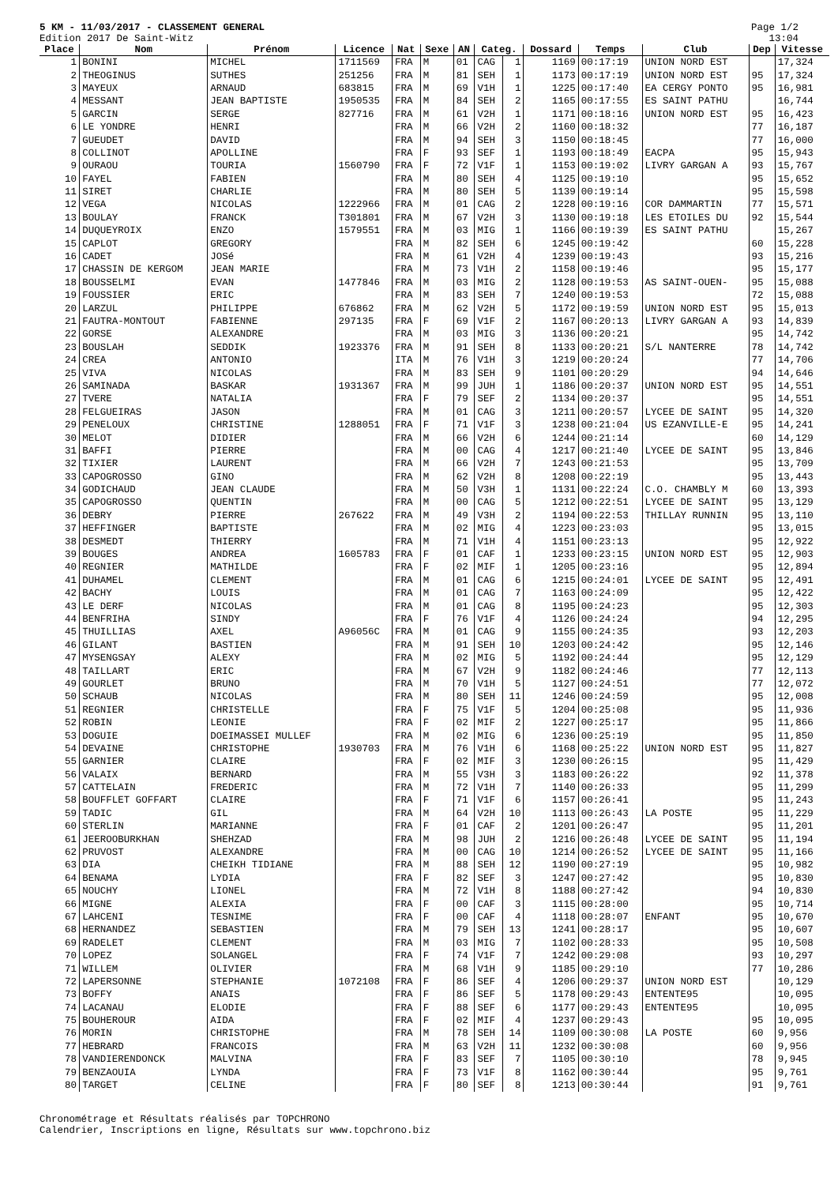5 KM - 11/03/2017 - CLASSEMENT GENERAL
Edition 2017 De Saint-Witz
Page 1/2
13:04
| Place | Nom | Prénom | Licence | Nat | Sexe | AN | Categ. | | Dossard | Temps | Club | Dep | Vitesse |
| --- | --- | --- | --- | --- | --- | --- | --- | --- | --- | --- | --- | --- | --- |
| 1 | BONINI | MICHEL | 1711569 | FRA | M | 01 | CAG | 1 | 1169 | 00:17:19 | UNION NORD EST | | 17,324 |
| 2 | THEOGINUS | SUTHES | 251256 | FRA | M | 81 | SEH | 1 | 1173 | 00:17:19 | UNION NORD EST | 95 | 17,324 |
| 3 | MAYEUX | ARNAUD | 683815 | FRA | M | 69 | V1H | 1 | 1225 | 00:17:40 | EA CERGY PONTO | 95 | 16,981 |
| 4 | MESSANT | JEAN BAPTISTE | 1950535 | FRA | M | 84 | SEH | 2 | 1165 | 00:17:55 | ES SAINT PATHU | | 16,744 |
| 5 | GARCIN | SERGE | 827716 | FRA | M | 61 | V2H | 1 | 1171 | 00:18:16 | UNION NORD EST | 95 | 16,423 |
| 6 | LE YONDRE | HENRI | | FRA | M | 66 | V2H | 2 | 1160 | 00:18:32 | | 77 | 16,187 |
| 7 | GUEUDET | DAVID | | FRA | M | 94 | SEH | 3 | 1150 | 00:18:45 | | 77 | 16,000 |
| 8 | COLLINOT | APOLLINE | | FRA | F | 93 | SEF | 1 | 1193 | 00:18:49 | EACPA | 95 | 15,943 |
| 9 | OURAOU | TOURIA | 1560790 | FRA | F | 72 | V1F | 1 | 1153 | 00:19:02 | LIVRY GARGAN A | 93 | 15,767 |
| 10 | FAYEL | FABIEN | | FRA | M | 80 | SEH | 4 | 1125 | 00:19:10 | | 95 | 15,652 |
| 11 | SIRET | CHARLIE | | FRA | M | 80 | SEH | 5 | 1139 | 00:19:14 | | 95 | 15,598 |
| 12 | VEGA | NICOLAS | 1222966 | FRA | M | 01 | CAG | 2 | 1228 | 00:19:16 | COR DAMMARTIN | 77 | 15,571 |
| 13 | BOULAY | FRANCK | T301801 | FRA | M | 67 | V2H | 3 | 1130 | 00:19:18 | LES ETOILES DU | 92 | 15,544 |
| 14 | DUQUEYROIX | ENZO | 1579551 | FRA | M | 03 | MIG | 1 | 1166 | 00:19:39 | ES SAINT PATHU | | 15,267 |
| 15 | CAPLOT | GREGORY | | FRA | M | 82 | SEH | 6 | 1245 | 00:19:42 | | 60 | 15,228 |
| 16 | CADET | JOSé | | FRA | M | 61 | V2H | 4 | 1239 | 00:19:43 | | 93 | 15,216 |
| 17 | CHASSIN DE KERGOM | JEAN MARIE | | FRA | M | 73 | V1H | 2 | 1158 | 00:19:46 | | 95 | 15,177 |
| 18 | BOUSSELMI | EVAN | 1477846 | FRA | M | 03 | MIG | 2 | 1128 | 00:19:53 | AS SAINT-OUEN- | 95 | 15,088 |
| 19 | FOUSSIER | ERIC | | FRA | M | 83 | SEH | 7 | 1240 | 00:19:53 | | 72 | 15,088 |
| 20 | LARZUL | PHILIPPE | 676862 | FRA | M | 62 | V2H | 5 | 1172 | 00:19:59 | UNION NORD EST | 95 | 15,013 |
| 21 | FAUTRA-MONTOUT | FABIENNE | 297135 | FRA | F | 69 | V1F | 2 | 1167 | 00:20:13 | LIVRY GARGAN A | 93 | 14,839 |
| 22 | GORSE | ALEXANDRE | | FRA | M | 03 | MIG | 3 | 1136 | 00:20:21 | | 95 | 14,742 |
| 23 | BOUSLAH | SEDDIK | 1923376 | FRA | M | 91 | SEH | 8 | 1133 | 00:20:21 | S/L NANTERRE | 78 | 14,742 |
| 24 | CREA | ANTONIO | | ITA | M | 76 | V1H | 3 | 1219 | 00:20:24 | | 77 | 14,706 |
| 25 | VIVA | NICOLAS | | FRA | M | 83 | SEH | 9 | 1101 | 00:20:29 | | 94 | 14,646 |
| 26 | SAMINADA | BASKAR | 1931367 | FRA | M | 99 | JUH | 1 | 1186 | 00:20:37 | UNION NORD EST | 95 | 14,551 |
| 27 | TVERE | NATALIA | | FRA | F | 79 | SEF | 2 | 1134 | 00:20:37 | | 95 | 14,551 |
| 28 | FELGUEIRAS | JASON | | FRA | M | 01 | CAG | 3 | 1211 | 00:20:57 | LYCEE DE SAINT | 95 | 14,320 |
| 29 | PENELOUX | CHRISTINE | 1288051 | FRA | F | 71 | V1F | 3 | 1238 | 00:21:04 | US EZANVILLE-E | 95 | 14,241 |
| 30 | MELOT | DIDIER | | FRA | M | 66 | V2H | 6 | 1244 | 00:21:14 | | 60 | 14,129 |
| 31 | BAFFI | PIERRE | | FRA | M | 00 | CAG | 4 | 1217 | 00:21:40 | LYCEE DE SAINT | 95 | 13,846 |
| 32 | TIXIER | LAURENT | | FRA | M | 66 | V2H | 7 | 1243 | 00:21:53 | | 95 | 13,709 |
| 33 | CAPOGROSSO | GINO | | FRA | M | 62 | V2H | 8 | 1208 | 00:22:19 | | 95 | 13,443 |
| 34 | GODICHAUD | JEAN CLAUDE | | FRA | M | 50 | V3H | 1 | 1131 | 00:22:24 | C.O. CHAMBLY M | 60 | 13,393 |
| 35 | CAPOGROSSO | QUENTIN | | FRA | M | 00 | CAG | 5 | 1212 | 00:22:51 | LYCEE DE SAINT | 95 | 13,129 |
| 36 | DEBRY | PIERRE | 267622 | FRA | M | 49 | V3H | 2 | 1194 | 00:22:53 | THILLAY RUNNIN | 95 | 13,110 |
| 37 | HEFFINGER | BAPTISTE | | FRA | M | 02 | MIG | 4 | 1223 | 00:23:03 | | 95 | 13,015 |
| 38 | DESMEDT | THIERRY | | FRA | M | 71 | V1H | 4 | 1151 | 00:23:13 | | 95 | 12,922 |
| 39 | BOUGES | ANDREA | 1605783 | FRA | F | 01 | CAF | 1 | 1233 | 00:23:15 | UNION NORD EST | 95 | 12,903 |
| 40 | REGNIER | MATHILDE | | FRA | F | 02 | MIF | 1 | 1205 | 00:23:16 | | 95 | 12,894 |
| 41 | DUHAMEL | CLEMENT | | FRA | M | 01 | CAG | 6 | 1215 | 00:24:01 | LYCEE DE SAINT | 95 | 12,491 |
| 42 | BACHY | LOUIS | | FRA | M | 01 | CAG | 7 | 1163 | 00:24:09 | | 95 | 12,422 |
| 43 | LE DERF | NICOLAS | | FRA | M | 01 | CAG | 8 | 1195 | 00:24:23 | | 95 | 12,303 |
| 44 | BENFRIHA | SINDY | | FRA | F | 76 | V1F | 4 | 1126 | 00:24:24 | | 94 | 12,295 |
| 45 | THUILLIAS | AXEL | A96056C | FRA | M | 01 | CAG | 9 | 1155 | 00:24:35 | | 93 | 12,203 |
| 46 | GILANT | BASTIEN | | FRA | M | 91 | SEH | 10 | 1203 | 00:24:42 | | 95 | 12,146 |
| 47 | MYSENGSAY | ALEXY | | FRA | M | 02 | MIG | 5 | 1192 | 00:24:44 | | 95 | 12,129 |
| 48 | TAILLART | ERIC | | FRA | M | 67 | V2H | 9 | 1182 | 00:24:46 | | 77 | 12,113 |
| 49 | GOURLET | BRUNO | | FRA | M | 70 | V1H | 5 | 1127 | 00:24:51 | | 77 | 12,072 |
| 50 | SCHAUB | NICOLAS | | FRA | M | 80 | SEH | 11 | 1246 | 00:24:59 | | 95 | 12,008 |
| 51 | REGNIER | CHRISTELLE | | FRA | F | 75 | V1F | 5 | 1204 | 00:25:08 | | 95 | 11,936 |
| 52 | ROBIN | LEONIE | | FRA | F | 02 | MIF | 2 | 1227 | 00:25:17 | | 95 | 11,866 |
| 53 | DOGUIE | DOEIMASSEI MULLEF | | FRA | M | 02 | MIG | 6 | 1236 | 00:25:19 | | 95 | 11,850 |
| 54 | DEVAINE | CHRISTOPHE | 1930703 | FRA | M | 76 | V1H | 6 | 1168 | 00:25:22 | UNION NORD EST | 95 | 11,827 |
| 55 | GARNIER | CLAIRE | | FRA | F | 02 | MIF | 3 | 1230 | 00:26:15 | | 95 | 11,429 |
| 56 | VALAIX | BERNARD | | FRA | M | 55 | V3H | 3 | 1183 | 00:26:22 | | 92 | 11,378 |
| 57 | CATTELAIN | FREDERIC | | FRA | M | 72 | V1H | 7 | 1140 | 00:26:33 | | 95 | 11,299 |
| 58 | BOUFFLET GOFFART | CLAIRE | | FRA | F | 71 | V1F | 6 | 1157 | 00:26:41 | | 95 | 11,243 |
| 59 | TADIC | GIL | | FRA | M | 64 | V2H | 10 | 1113 | 00:26:43 | LA POSTE | 95 | 11,229 |
| 60 | STERLIN | MARIANNE | | FRA | F | 01 | CAF | 2 | 1201 | 00:26:47 | | 95 | 11,201 |
| 61 | JEEROOBURKHAN | SHEHZAD | | FRA | M | 98 | JUH | 2 | 1216 | 00:26:48 | LYCEE DE SAINT | 95 | 11,194 |
| 62 | PRUVOST | ALEXANDRE | | FRA | M | 00 | CAG | 10 | 1214 | 00:26:52 | LYCEE DE SAINT | 95 | 11,166 |
| 63 | DIA | CHEIKH TIDIANE | | FRA | M | 88 | SEH | 12 | 1190 | 00:27:19 | | 95 | 10,982 |
| 64 | BENAMA | LYDIA | | FRA | F | 82 | SEF | 3 | 1247 | 00:27:42 | | 95 | 10,830 |
| 65 | NOUCHY | LIONEL | | FRA | M | 72 | V1H | 8 | 1188 | 00:27:42 | | 94 | 10,830 |
| 66 | MIGNE | ALEXIA | | FRA | F | 00 | CAF | 3 | 1115 | 00:28:00 | | 95 | 10,714 |
| 67 | LAHCENI | TESNIME | | FRA | F | 00 | CAF | 4 | 1118 | 00:28:07 | ENFANT | 95 | 10,670 |
| 68 | HERNANDEZ | SEBASTIEN | | FRA | M | 79 | SEH | 13 | 1241 | 00:28:17 | | 95 | 10,607 |
| 69 | RADELET | CLEMENT | | FRA | M | 03 | MIG | 7 | 1102 | 00:28:33 | | 95 | 10,508 |
| 70 | LOPEZ | SOLANGEL | | FRA | F | 74 | V1F | 7 | 1242 | 00:29:08 | | 93 | 10,297 |
| 71 | WILLEM | OLIVIER | | FRA | M | 68 | V1H | 9 | 1185 | 00:29:10 | | 77 | 10,286 |
| 72 | LAPERSONNE | STEPHANIE | 1072108 | FRA | F | 86 | SEF | 4 | 1206 | 00:29:37 | UNION NORD EST | | 10,129 |
| 73 | BOFFY | ANAIS | | FRA | F | 86 | SEF | 5 | 1178 | 00:29:43 | ENTENTE95 | | 10,095 |
| 74 | LACANAU | ELODIE | | FRA | F | 88 | SEF | 6 | 1177 | 00:29:43 | ENTENTE95 | | 10,095 |
| 75 | BOUHEROUR | AIDA | | FRA | F | 02 | MIF | 4 | 1237 | 00:29:43 | | 95 | 10,095 |
| 76 | MORIN | CHRISTOPHE | | FRA | M | 78 | SEH | 14 | 1109 | 00:30:08 | LA POSTE | 60 | 9,956 |
| 77 | HEBRARD | FRANCOIS | | FRA | M | 63 | V2H | 11 | 1232 | 00:30:08 | | 60 | 9,956 |
| 78 | VANDIERENDONCK | MALVINA | | FRA | F | 83 | SEF | 7 | 1105 | 00:30:10 | | 78 | 9,945 |
| 79 | BENZAOUIA | LYNDA | | FRA | F | 73 | V1F | 8 | 1162 | 00:30:44 | | 95 | 9,761 |
| 80 | TARGET | CELINE | | FRA | F | 80 | SEF | 8 | 1213 | 00:30:44 | | 91 | 9,761 |
Chronométrage et Résultats réalisés par TOPCHRONO
Calendrier, Inscriptions en ligne, Résultats sur www.topchrono.biz